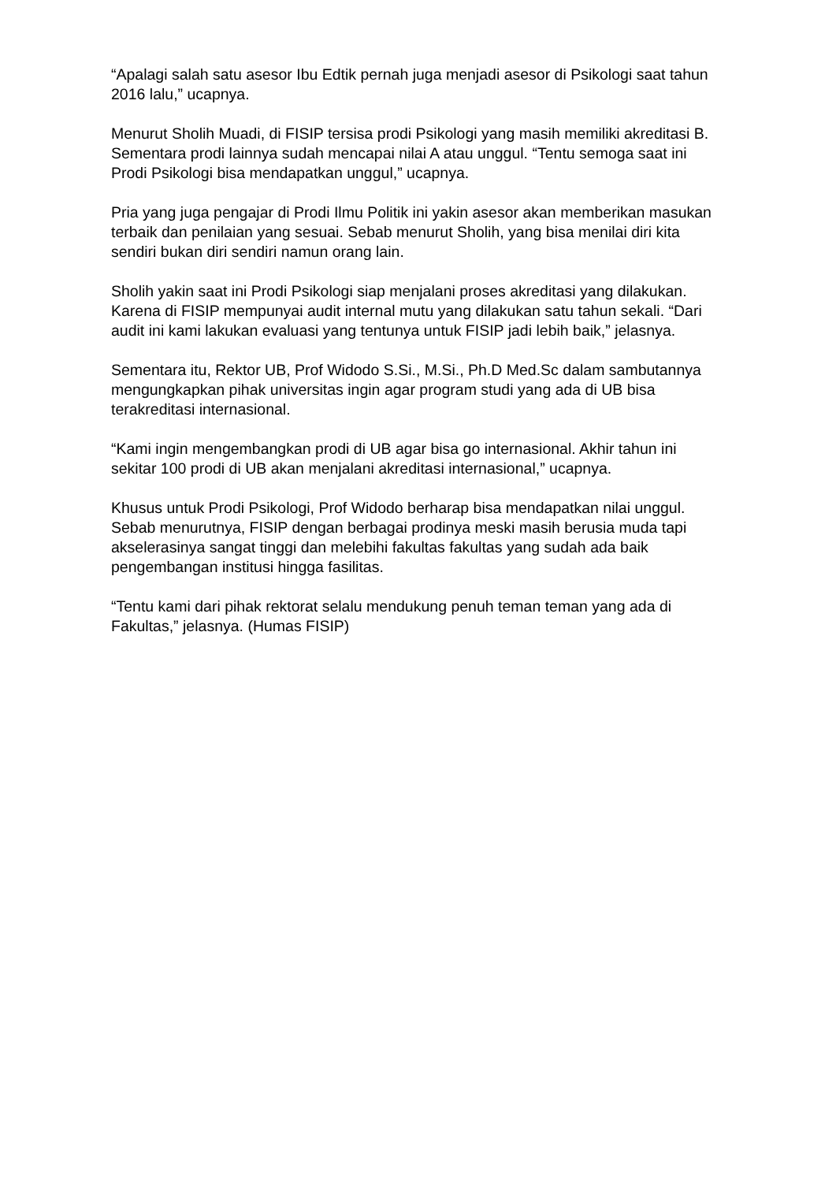“Apalagi salah satu asesor Ibu Edtik pernah juga menjadi asesor di Psikologi saat tahun 2016 lalu,” ucapnya.
Menurut Sholih Muadi, di FISIP tersisa prodi Psikologi yang masih memiliki akreditasi B. Sementara prodi lainnya sudah mencapai nilai A atau unggul. “Tentu semoga saat ini Prodi Psikologi bisa mendapatkan unggul,” ucapnya.
Pria yang juga pengajar di Prodi Ilmu Politik ini yakin asesor akan memberikan masukan terbaik dan penilaian yang sesuai. Sebab menurut Sholih, yang bisa menilai diri kita sendiri bukan diri sendiri namun orang lain.
Sholih yakin saat ini Prodi Psikologi siap menjalani proses akreditasi yang dilakukan. Karena di FISIP mempunyai audit internal mutu yang dilakukan satu tahun sekali. “Dari audit ini kami lakukan evaluasi yang tentunya untuk FISIP jadi lebih baik,” jelasnya.
Sementara itu, Rektor UB, Prof Widodo S.Si., M.Si., Ph.D Med.Sc dalam sambutannya mengungkapkan pihak universitas ingin agar program studi yang ada di UB bisa terakreditasi internasional.
“Kami ingin mengembangkan prodi di UB agar bisa go internasional. Akhir tahun ini sekitar 100 prodi di UB akan menjalani akreditasi internasional,” ucapnya.
Khusus untuk Prodi Psikologi, Prof Widodo berharap bisa mendapatkan nilai unggul. Sebab menurutnya, FISIP dengan berbagai prodinya meski masih berusia muda tapi akselerasinya sangat tinggi dan melebihi fakultas fakultas yang sudah ada baik pengembangan institusi hingga fasilitas.
“Tentu kami dari pihak rektorat selalu mendukung penuh teman teman yang ada di Fakultas,” jelasnya. (Humas FISIP)